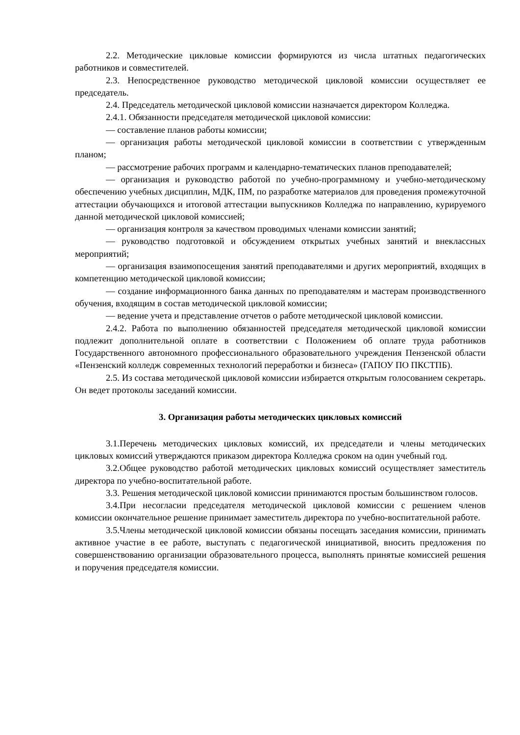2.2. Методические цикловые комиссии формируются из числа штатных педагогических работников и совместителей.
2.3. Непосредственное руководство методической цикловой комиссии осуществляет ее председатель.
2.4. Председатель методической цикловой комиссии назначается директором Колледжа.
2.4.1. Обязанности председателя методической цикловой комиссии:
— составление планов работы комиссии;
— организация работы методической цикловой комиссии в соответствии с утвержденным планом;
— рассмотрение рабочих программ и календарно-тематических планов преподавателей;
— организация и руководство работой по учебно-программному и учебно-методическому обеспечению учебных дисциплин, МДК, ПМ, по разработке материалов для проведения промежуточной аттестации обучающихся и итоговой аттестации выпускников Колледжа по направлению, курируемого данной методической цикловой комиссией;
— организация контроля за качеством проводимых членами комиссии занятий;
— руководство подготовкой и обсуждением открытых учебных занятий и внеклассных мероприятий;
— организация взаимопосещения занятий преподавателями и других мероприятий, входящих в компетенцию методической цикловой комиссии;
— создание информационного банка данных по преподавателям и мастерам производственного обучения, входящим в состав методической цикловой комиссии;
— ведение учета и представление отчетов о работе методической цикловой комиссии.
2.4.2. Работа по выполнению обязанностей председателя методической цикловой комиссии подлежит дополнительной оплате в соответствии с Положением об оплате труда работников Государственного автономного профессионального образовательного учреждения Пензенской области «Пензенский колледж современных технологий переработки и бизнеса» (ГАПОУ ПО ПКСТПБ).
2.5. Из состава методической цикловой комиссии избирается открытым голосованием секретарь. Он ведет протоколы заседаний комиссии.
3. Организация работы методических цикловых комиссий
3.1.Перечень методических цикловых комиссий, их председатели и члены методических цикловых комиссий утверждаются приказом директора Колледжа сроком на один учебный год.
3.2.Общее руководство работой методических цикловых комиссий осуществляет заместитель директора по учебно-воспитательной работе.
3.3. Решения методической цикловой комиссии принимаются простым большинством голосов.
3.4.При несогласии председателя методической цикловой комиссии с решением членов комиссии окончательное решение принимает заместитель директора по учебно-воспитательной работе.
3.5.Члены методической цикловой комиссии обязаны посещать заседания комиссии, принимать активное участие в ее работе, выступать с педагогической инициативой, вносить предложения по совершенствованию организации образовательного процесса, выполнять принятые комиссией решения и поручения председателя комиссии.